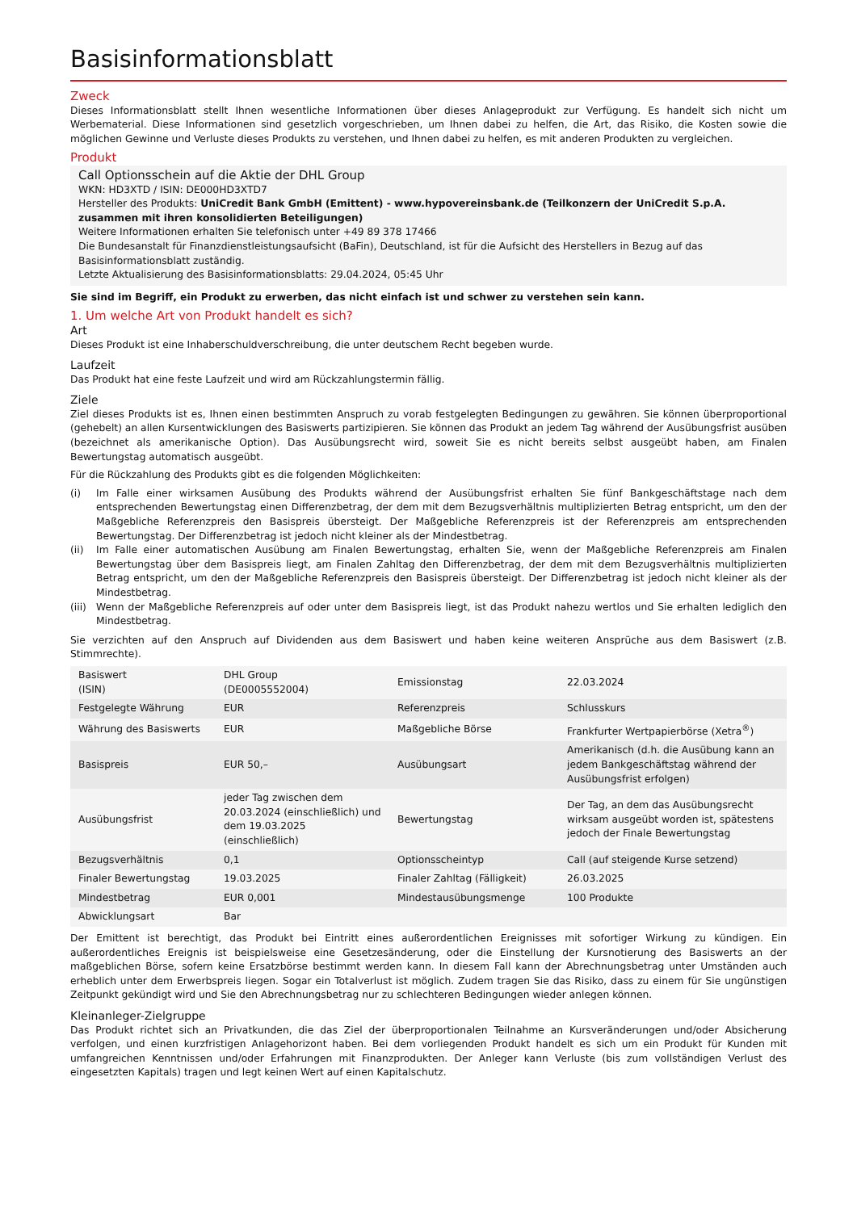Basisinformationsblatt
Zweck
Dieses Informationsblatt stellt Ihnen wesentliche Informationen über dieses Anlageprodukt zur Verfügung. Es handelt sich nicht um Werbematerial. Diese Informationen sind gesetzlich vorgeschrieben, um Ihnen dabei zu helfen, die Art, das Risiko, die Kosten sowie die möglichen Gewinne und Verluste dieses Produkts zu verstehen, und Ihnen dabei zu helfen, es mit anderen Produkten zu vergleichen.
Produkt
Call Optionsschein auf die Aktie der DHL Group
WKN: HD3XTD / ISIN: DE000HD3XTD7
Hersteller des Produkts: UniCredit Bank GmbH (Emittent) - www.hypovereinsbank.de (Teilkonzern der UniCredit S.p.A. zusammen mit ihren konsolidierten Beteiligungen)
Weitere Informationen erhalten Sie telefonisch unter +49 89 378 17466
Die Bundesanstalt für Finanzdienstleistungsaufsicht (BaFin), Deutschland, ist für die Aufsicht des Herstellers in Bezug auf das Basisinformationsblatt zuständig.
Letzte Aktualisierung des Basisinformationsblatts: 29.04.2024, 05:45 Uhr
Sie sind im Begriff, ein Produkt zu erwerben, das nicht einfach ist und schwer zu verstehen sein kann.
1. Um welche Art von Produkt handelt es sich?
Art
Dieses Produkt ist eine Inhaberschuldverschreibung, die unter deutschem Recht begeben wurde.
Laufzeit
Das Produkt hat eine feste Laufzeit und wird am Rückzahlungstermin fällig.
Ziele
Ziel dieses Produkts ist es, Ihnen einen bestimmten Anspruch zu vorab festgelegten Bedingungen zu gewähren. Sie können überproportional (gehebelt) an allen Kursentwicklungen des Basiswerts partizipieren. Sie können das Produkt an jedem Tag während der Ausübungsfrist ausüben (bezeichnet als amerikanische Option). Das Ausübungsrecht wird, soweit Sie es nicht bereits selbst ausgeübt haben, am Finalen Bewertungstag automatisch ausgeübt.
Für die Rückzahlung des Produkts gibt es die folgenden Möglichkeiten:
(i) Im Falle einer wirksamen Ausübung des Produkts während der Ausübungsfrist erhalten Sie fünf Bankgeschäftstage nach dem entsprechenden Bewertungstag einen Differenzbetrag, der dem mit dem Bezugsverhältnis multiplizierten Betrag entspricht, um den der Maßgebliche Referenzpreis den Basispreis übersteigt. Der Maßgebliche Referenzpreis ist der Referenzpreis am entsprechenden Bewertungstag. Der Differenzbetrag ist jedoch nicht kleiner als der Mindestbetrag.
(ii) Im Falle einer automatischen Ausübung am Finalen Bewertungstag, erhalten Sie, wenn der Maßgebliche Referenzpreis am Finalen Bewertungstag über dem Basispreis liegt, am Finalen Zahltag den Differenzbetrag, der dem mit dem Bezugsverhältnis multiplizierten Betrag entspricht, um den der Maßgebliche Referenzpreis den Basispreis übersteigt. Der Differenzbetrag ist jedoch nicht kleiner als der Mindestbetrag.
(iii)
Wenn der Maßgebliche Referenzpreis auf oder unter dem Basispreis liegt, ist das Produkt nahezu wertlos und Sie erhalten lediglich den Mindestbetrag.
Sie verzichten auf den Anspruch auf Dividenden aus dem Basiswert und haben keine weiteren Ansprüche aus dem Basiswert (z.B. Stimmrechte).
| Basiswert (ISIN) | DHL Group (DE0005552004) | Emissionstag | 22.03.2024 |
| Festgelegte Währung | EUR | Referenzpreis | Schlusskurs |
| Währung des Basiswerts | EUR | Maßgebliche Börse | Frankfurter Wertpapierbörse (Xetra<sup>®</sup>) |
| Basispreis | EUR 50,– | Ausübungsart | Amerikanisch (d.h. die Ausübung kann an jedem Bankgeschäftstag während der Ausübungsfrist erfolgen) |
| Ausübungsfrist | jeder Tag zwischen dem 20.03.2024 (einschließlich) und dem 19.03.2025 (einschließlich) | Bewertungstag | Der Tag, an dem das Ausübungsrecht wirksam ausgeübt worden ist, spätestens jedoch der Finale Bewertungstag |
| Bezugsverhältnis | 0,1 | Optionsscheintyp | Call (auf steigende Kurse setzend) |
| Finaler Bewertungstag | 19.03.2025 | Finaler Zahltag (Fälligkeit) | 26.03.2025 |
| Mindestbetrag | EUR 0,001 | Mindestausübungsmenge | 100 Produkte |
| Abwicklungsart | Bar | | |
Der Emittent ist berechtigt, das Produkt bei Eintritt eines außerordentlichen Ereignisses mit sofortiger Wirkung zu kündigen. Ein außerordentliches Ereignis ist beispielsweise eine Gesetzesänderung, oder die Einstellung der Kursnotierung des Basiswerts an der maßgeblichen Börse, sofern keine Ersatzbörse bestimmt werden kann. In diesem Fall kann der Abrechnungsbetrag unter Umständen auch erheblich unter dem Erwerbspreis liegen. Sogar ein Totalverlust ist möglich. Zudem tragen Sie das Risiko, dass zu einem für Sie ungünstigen Zeitpunkt gekündigt wird und Sie den Abrechnungsbetrag nur zu schlechteren Bedingungen wieder anlegen können.
Kleinanleger-Zielgruppe
Das Produkt richtet sich an Privatkunden, die das Ziel der überproportionalen Teilnahme an Kursveränderungen und/oder Absicherung verfolgen, und einen kurzfristigen Anlagehorizont haben. Bei dem vorliegenden Produkt handelt es sich um ein Produkt für Kunden mit umfangreichen Kenntnissen und/oder Erfahrungen mit Finanzprodukten. Der Anleger kann Verluste (bis zum vollständigen Verlust des eingesetzten Kapitals) tragen und legt keinen Wert auf einen Kapitalschutz.